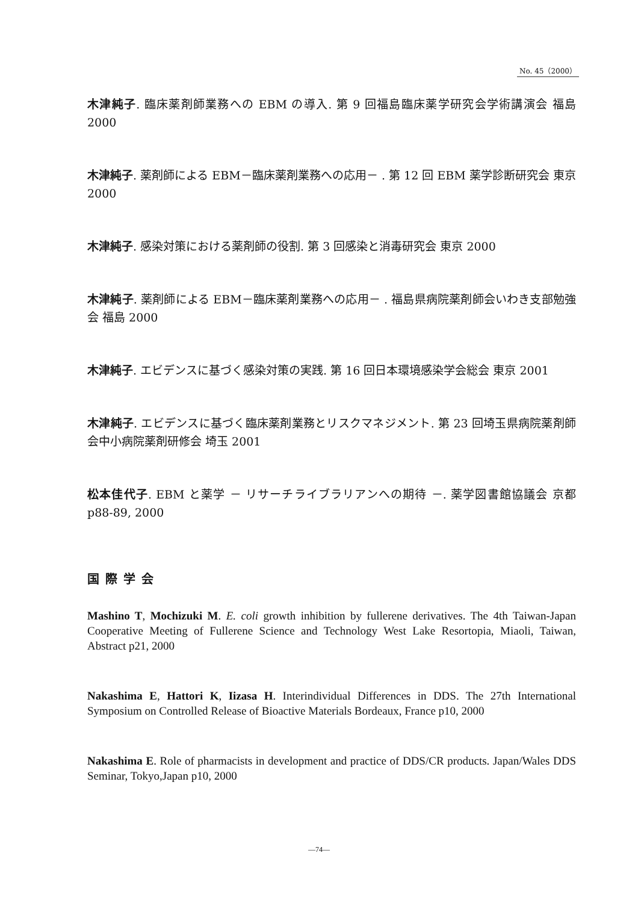No. 45（2000）
木津純子. 臨床薬剤師業務への EBM の導入. 第 9 回福島臨床薬学研究会学術講演会 福島 2000
木津純子. 薬剤師による EBM－臨床薬剤業務への応用－ . 第 12 回 EBM 薬学診断研究会 東京 2000
木津純子. 感染対策における薬剤師の役割. 第 3 回感染と消毒研究会 東京 2000
木津純子. 薬剤師による EBM－臨床薬剤業務への応用－ . 福島県病院薬剤師会いわき支部勉強会 福島 2000
木津純子. エビデンスに基づく感染対策の実践. 第 16 回日本環境感染学会総会 東京 2001
木津純子. エビデンスに基づく臨床薬剤業務とリスクマネジメント. 第 23 回埼玉県病院薬剤師会中小病院薬剤研修会 埼玉 2001
松本佳代子. EBM と薬学 － リサーチライブラリアンへの期待 －. 薬学図書館協議会 京都 p88-89, 2000
国際学会
Mashino T, Mochizuki M. E. coli growth inhibition by fullerene derivatives. The 4th Taiwan-Japan Cooperative Meeting of Fullerene Science and Technology West Lake Resortopia, Miaoli, Taiwan, Abstract p21, 2000
Nakashima E, Hattori K, Iizasa H. Interindividual Differences in DDS. The 27th International Symposium on Controlled Release of Bioactive Materials Bordeaux, France p10, 2000
Nakashima E. Role of pharmacists in development and practice of DDS/CR products. Japan/Wales DDS Seminar, Tokyo,Japan p10, 2000
—74—